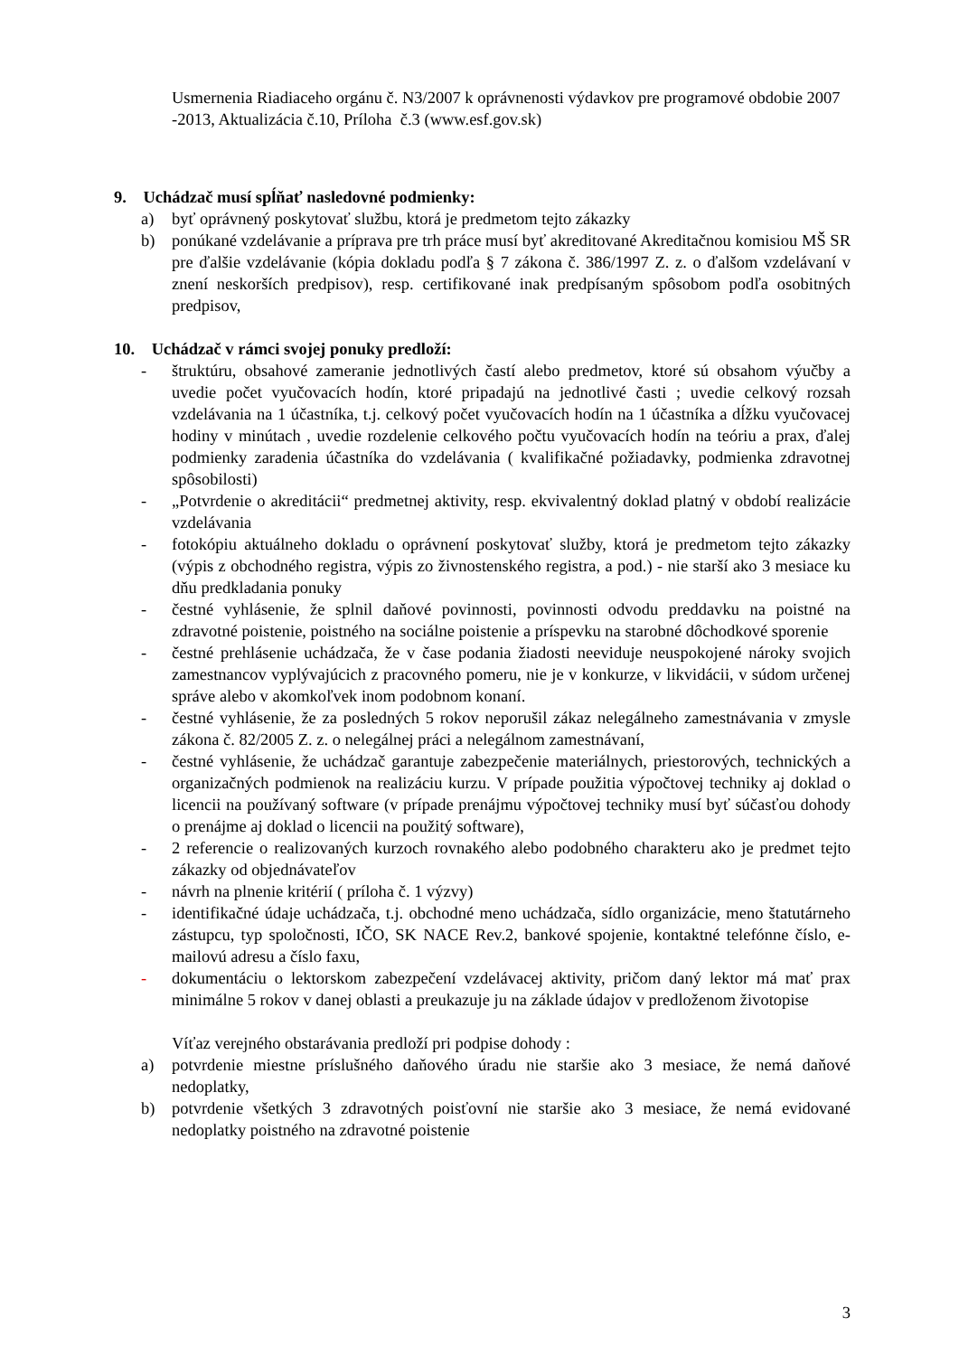Usmernenia Riadiaceho orgánu č. N3/2007 k oprávnenosti výdavkov pre programové obdobie 2007 -2013, Aktualizácia č.10, Príloha č.3 (www.esf.gov.sk)
9. Uchádzač musí spĺňať nasledovné podmienky:
a) byť oprávnený poskytovať službu, ktorá je predmetom tejto zákazky
b) ponúkané vzdelávanie a príprava pre trh práce musí byť akreditované Akreditačnou komisiou MŠ SR pre ďalšie vzdelávanie (kópia dokladu podľa § 7 zákona č. 386/1997 Z. z. o ďalšom vzdelávaní v znení neskorších predpisov), resp. certifikované inak predpísaným spôsobom podľa osobitných predpisov,
10. Uchádzač v rámci svojej ponuky predloží:
- štruktúru, obsahové zameranie jednotlivých častí alebo predmetov, ktoré sú obsahom výučby a uvedie počet vyučovacích hodín, ktoré pripadajú na jednotlivé časti ; uvedie celkový rozsah vzdelávania na 1 účastníka, t.j. celkový počet vyučovacích hodín na 1 účastníka a dĺžku vyučovacej hodiny v minútach , uvedie rozdelenie celkového počtu vyučovacích hodín na teóriu a prax, ďalej podmienky zaradenia účastníka do vzdelávania ( kvalifikačné požiadavky, podmienka zdravotnej spôsobilosti)
- „Potvrdenie o akreditácii“ predmetnej aktivity, resp. ekvivalentný doklad platný v období realizácie vzdelávania
- fotokópiu aktuálneho dokladu o oprávnení poskytovať služby, ktorá je predmetom tejto zákazky (výpis z obchodného registra, výpis zo živnostenského registra, a pod.) - nie starší ako 3 mesiace ku dňu predkladania ponuky
- čestné vyhlásenie, že splnil daňové povinnosti, povinnosti odvodu preddavku na poistné na zdravotné poistenie, poistného na sociálne poistenie a príspevku na starobné dôchodkové sporenie
- čestné prehlásenie uchádzača, že v čase podania žiadosti neeviduje neuspokojené nároky svojich zamestnancov vyplývajúcich z pracovného pomeru, nie je v konkurze, v likvidácii, v súdom určenej správe alebo v akomkoľvek inom podobnom konaní.
- čestné vyhlásenie, že za posledných 5 rokov neporušil zákaz nelegálneho zamestnávania v zmysle zákona č. 82/2005 Z. z. o nelegálnej práci a nelegálnom zamestnávaní,
- čestné vyhlásenie, že uchádzač garantuje zabezpečenie materiálnych, priestorových, technických a organizačných podmienok na realizáciu kurzu. V prípade použitia výpočtovej techniky aj doklad o licencii na používaný software (v prípade prenájmu výpočtovej techniky musí byť súčasťou dohody o prenájme aj doklad o licencii na použitý software),
- 2 referencie o realizovaných kurzoch rovnakého alebo podobného charakteru ako je predmet tejto zákazky od objednávateľov
- návrh na plnenie kritérií ( príloha č. 1 výzvy)
- identifikačné údaje uchádzača, t.j. obchodné meno uchádzača, sídlo organizácie, meno štatutárneho zástupcu, typ spoločnosti, IČO, SK NACE Rev.2, bankové spojenie, kontaktné telefónne číslo, e-mailovú adresu a číslo faxu,
- dokumentáciu o lektorskom zabezpečení vzdelávacej aktivity, pričom daný lektor má mať prax minimálne 5 rokov v danej oblasti a preukazuje ju na základe údajov v predloženom životopise
Víťaz verejného obstarávania predloží pri podpise dohody :
a) potvrdenie miestne príslušného daňového úradu nie staršie ako 3 mesiace, že nemá daňové nedoplatky,
b) potvrdenie všetkých 3 zdravotných poisťovní nie staršie ako 3 mesiace, že nemá evidované nedoplatky poistného na zdravotné poistenie
3